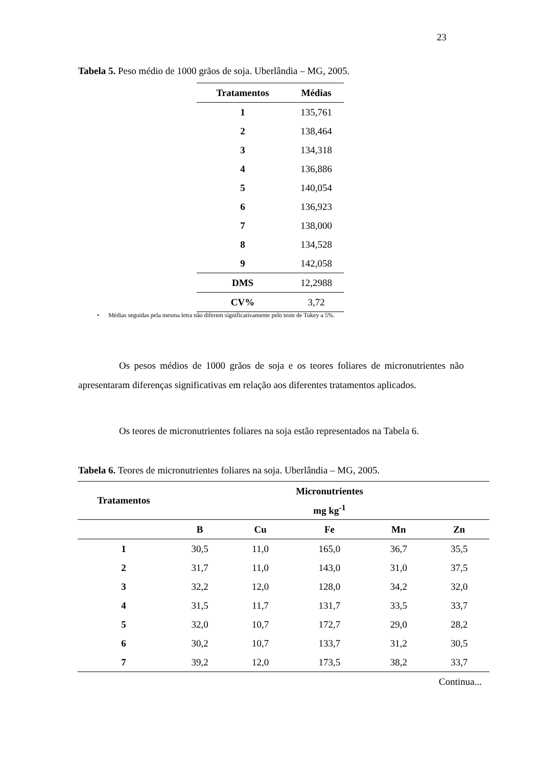23
Tabela 5. Peso médio de 1000 grãos de soja. Uberlândia – MG, 2005.
| Tratamentos | Médias |
| --- | --- |
| 1 | 135,761 |
| 2 | 138,464 |
| 3 | 134,318 |
| 4 | 136,886 |
| 5 | 140,054 |
| 6 | 136,923 |
| 7 | 138,000 |
| 8 | 134,528 |
| 9 | 142,058 |
| DMS | 12,2988 |
| CV% | 3,72 |
• Médias seguidas pela mesma letra não diferem significativamente pelo teste de Tukey a 5%.
Os pesos médios de 1000 grãos de soja e os teores foliares de micronutrientes não apresentaram diferenças significativas em relação aos diferentes tratamentos aplicados.
Os teores de micronutrientes foliares na soja estão representados na Tabela 6.
Tabela 6. Teores de micronutrientes foliares na soja. Uberlândia – MG, 2005.
| Tratamentos | Micronutrientes | | | | |
| --- | --- | --- | --- | --- | --- |
| | mg kg<sup>-1</sup> | | | | |
| | B | Cu | Fe | Mn | Zn |
| 1 | 30,5 | 11,0 | 165,0 | 36,7 | 35,5 |
| 2 | 31,7 | 11,0 | 143,0 | 31,0 | 37,5 |
| 3 | 32,2 | 12,0 | 128,0 | 34,2 | 32,0 |
| 4 | 31,5 | 11,7 | 131,7 | 33,5 | 33,7 |
| 5 | 32,0 | 10,7 | 172,7 | 29,0 | 28,2 |
| 6 | 30,2 | 10,7 | 133,7 | 31,2 | 30,5 |
| 7 | 39,2 | 12,0 | 173,5 | 38,2 | 33,7 |
| Continua... | | | | | |